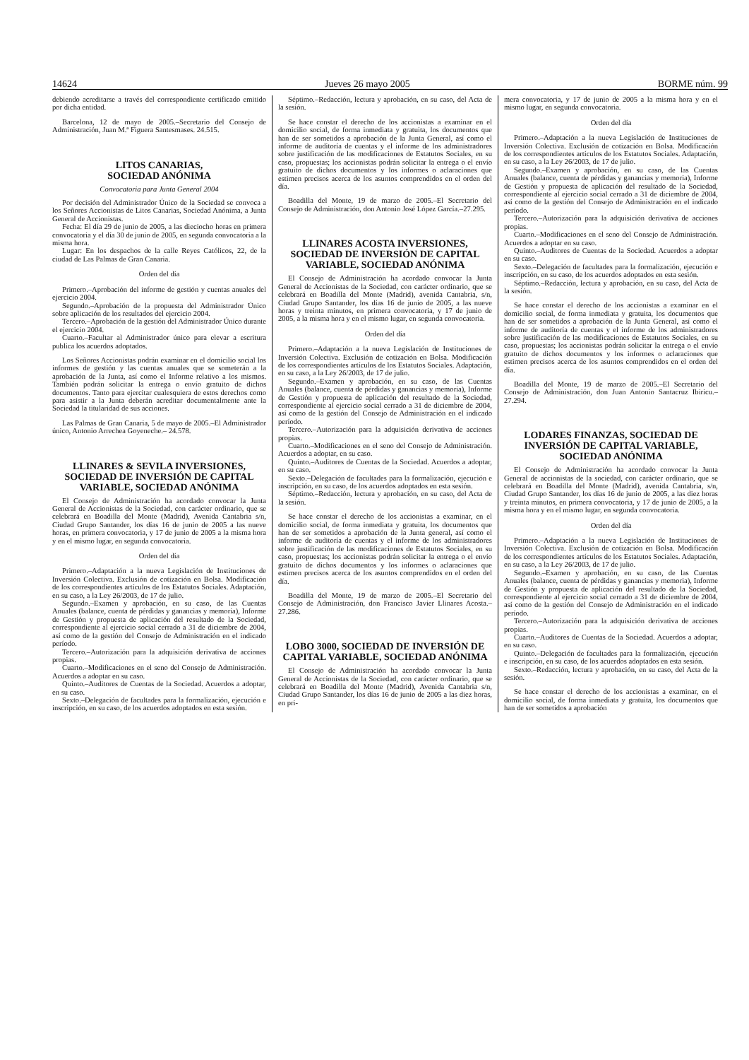14624 Jueves 26 mayo 2005 BORME núm. 99
debiendo acreditarse a través del correspondiente certificado emitido por dicha entidad.
Barcelona, 12 de mayo de 2005.–Secretario del Consejo de Administración, Juan M.ª Figuera Santesmases. 24.515.
LITOS CANARIAS,
SOCIEDAD ANÓNIMA
Convocatoria para Junta General 2004
Por decisión del Administrador Único de la Sociedad se convoca a los Señores Accionistas de Litos Canarias, Sociedad Anónima, a Junta General de Accionistas.
Fecha: El día 29 de junio de 2005, a las dieciocho horas en primera convocatoria y el día 30 de junio de 2005, en segunda convocatoria a la misma hora.
Lugar: En los despachos de la calle Reyes Católicos, 22, de la ciudad de Las Palmas de Gran Canaria.
Orden del día
Primero.–Aprobación del informe de gestión y cuentas anuales del ejercicio 2004.
Segundo.–Aprobación de la propuesta del Administrador Único sobre aplicación de los resultados del ejercicio 2004.
Tercero.–Aprobación de la gestión del Administrador Único durante el ejercicio 2004.
Cuarto.–Facultar al Administrador único para elevar a escritura publica los acuerdos adoptados.
Los Señores Accionistas podrán examinar en el domicilio social los informes de gestión y las cuentas anuales que se someterán a la aprobación de la Junta, así como el Informe relativo a los mismos. También podrán solicitar la entrega o envío gratuito de dichos documentos. Tanto para ejercitar cualesquiera de estos derechos como para asistir a la Junta deberán acreditar documentalmente ante la Sociedad la titularidad de sus acciones.
Las Palmas de Gran Canaria, 5 de mayo de 2005.–El Administrador único, Antonio Arrechea Goyeneche.– 24.578.
LLINARES & SEVILA INVERSIONES, SOCIEDAD DE INVERSIÓN DE CAPITAL VARIABLE, SOCIEDAD ANÓNIMA
El Consejo de Administración ha acordado convocar la Junta General de Accionistas de la Sociedad, con carácter ordinario, que se celebrará en Boadilla del Monte (Madrid), Avenida Cantabria s/n, Ciudad Grupo Santander, los días 16 de junio de 2005 a las nueve horas, en primera convocatoria, y 17 de junio de 2005 a la misma hora y en el mismo lugar, en segunda convocatoria.
Orden del día
Primero.–Adaptación a la nueva Legislación de Instituciones de Inversión Colectiva. Exclusión de cotización en Bolsa. Modificación de los correspondientes artículos de los Estatutos Sociales. Adaptación, en su caso, a la Ley 26/2003, de 17 de julio.
Segundo.–Examen y aprobación, en su caso, de las Cuentas Anuales (balance, cuenta de pérdidas y ganancias y memoria), Informe de Gestión y propuesta de aplicación del resultado de la Sociedad, correspondiente al ejercicio social cerrado a 31 de diciembre de 2004, así como de la gestión del Consejo de Administración en el indicado período.
Tercero.–Autorización para la adquisición derivativa de acciones propias.
Cuarto.–Modificaciones en el seno del Consejo de Administración. Acuerdos a adoptar en su caso.
Quinto.–Auditores de Cuentas de la Sociedad. Acuerdos a adoptar, en su caso.
Sexto.–Delegación de facultades para la formalización, ejecución e inscripción, en su caso, de los acuerdos adoptados en esta sesión.
Séptimo.–Redacción, lectura y aprobación, en su caso, del Acta de la sesión.
Se hace constar el derecho de los accionistas a examinar en el domicilio social, de forma inmediata y gratuita, los documentos que han de ser sometidos a aprobación de la Junta General, así como el informe de auditoría de cuentas y el informe de los administradores sobre justificación de las modificaciones de Estatutos Sociales, en su caso, propuestas; los accionistas podrán solicitar la entrega o el envío gratuito de dichos documentos y los informes o aclaraciones que estimen precisos acerca de los asuntos comprendidos en el orden del día.
Boadilla del Monte, 19 de marzo de 2005.–El Secretario del Consejo de Administración, don Antonio José López García.–27.295.
LLINARES ACOSTA INVERSIONES, SOCIEDAD DE INVERSIÓN DE CAPITAL VARIABLE, SOCIEDAD ANÓNIMA
El Consejo de Administración ha acordado convocar la Junta General de Accionistas de la Sociedad, con carácter ordinario, que se celebrará en Boadilla del Monte (Madrid), avenida Cantabria, s/n, Ciudad Grupo Santander, los días 16 de junio de 2005, a las nueve horas y treinta minutos, en primera convocatoria, y 17 de junio de 2005, a la misma hora y en el mismo lugar, en segunda convocatoria.
Orden del día
Primero.–Adaptación a la nueva Legislación de Instituciones de Inversión Colectiva. Exclusión de cotización en Bolsa. Modificación de los correspondientes artículos de los Estatutos Sociales. Adaptación, en su caso, a la Ley 26/2003, de 17 de julio.
Segundo.–Examen y aprobación, en su caso, de las Cuentas Anuales (balance, cuenta de pérdidas y ganancias y memoria), Informe de Gestión y propuesta de aplicación del resultado de la Sociedad, correspondiente al ejercicio social cerrado a 31 de diciembre de 2004, así como de la gestión del Consejo de Administración en el indicado período.
Tercero.–Autorización para la adquisición derivativa de acciones propias.
Cuarto.–Modificaciones en el seno del Consejo de Administración. Acuerdos a adoptar, en su caso.
Quinto.–Auditores de Cuentas de la Sociedad. Acuerdos a adoptar, en su caso.
Sexto.–Delegación de facultades para la formalización, ejecución e inscripción, en su caso, de los acuerdos adoptados en esta sesión.
Séptimo.–Redacción, lectura y aprobación, en su caso, del Acta de la sesión.
Se hace constar el derecho de los accionistas a examinar, en el domicilio social, de forma inmediata y gratuita, los documentos que han de ser sometidos a aprobación de la Junta general, así como el informe de auditoría de cuentas y el informe de los administradores sobre justificación de las modificaciones de Estatutos Sociales, en su caso, propuestas; los accionistas podrán solicitar la entrega o el envío gratuito de dichos documentos y los informes o aclaraciones que estimen precisos acerca de los asuntos comprendidos en el orden del día.
Boadilla del Monte, 19 de marzo de 2005.–El Secretario del Consejo de Administración, don Francisco Javier Llinares Acosta.–27.286.
LOBO 3000, SOCIEDAD DE INVERSIÓN DE CAPITAL VARIABLE, SOCIEDAD ANÓNIMA
El Consejo de Administración ha acordado convocar la Junta General de Accionistas de la Sociedad, con carácter ordinario, que se celebrará en Boadilla del Monte (Madrid), Avenida Cantabria s/n, Ciudad Grupo Santander, los días 16 de junio de 2005 a las diez horas, en pri-
mera convocatoria, y 17 de junio de 2005 a la misma hora y en el mismo lugar, en segunda convocatoria.
Orden del día
Primero.–Adaptación a la nueva Legislación de Instituciones de Inversión Colectiva. Exclusión de cotización en Bolsa. Modificación de los correspondientes artículos de los Estatutos Sociales. Adaptación, en su caso, a la Ley 26/2003, de 17 de julio.
Segundo.–Examen y aprobación, en su caso, de las Cuentas Anuales (balance, cuenta de pérdidas y ganancias y memoria), Informe de Gestión y propuesta de aplicación del resultado de la Sociedad, correspondiente al ejercicio social cerrado a 31 de diciembre de 2004, así como de la gestión del Consejo de Administración en el indicado período.
Tercero.–Autorización para la adquisición derivativa de acciones propias.
Cuarto.–Modificaciones en el seno del Consejo de Administración. Acuerdos a adoptar en su caso.
Quinto.–Auditores de Cuentas de la Sociedad. Acuerdos a adoptar en su caso.
Sexto.–Delegación de facultades para la formalización, ejecución e inscripción, en su caso, de los acuerdos adoptados en esta sesión.
Séptimo.–Redacción, lectura y aprobación, en su caso, del Acta de la sesión.
Se hace constar el derecho de los accionistas a examinar en el domicilio social, de forma inmediata y gratuita, los documentos que han de ser sometidos a aprobación de la Junta General, así como el informe de auditoría de cuentas y el informe de los administradores sobre justificación de las modificaciones de Estatutos Sociales, en su caso, propuestas; los accionistas podrán solicitar la entrega o el envío gratuito de dichos documentos y los informes o aclaraciones que estimen precisos acerca de los asuntos comprendidos en el orden del día.
Boadilla del Monte, 19 de marzo de 2005.–El Secretario del Consejo de Administración, don Juan Antonio Santacruz Ibiricu.–27.294.
LODARES FINANZAS, SOCIEDAD DE INVERSIÓN DE CAPITAL VARIABLE, SOCIEDAD ANÓNIMA
El Consejo de Administración ha acordado convocar la Junta General de accionistas de la sociedad, con carácter ordinario, que se celebrará en Boadilla del Monte (Madrid), avenida Cantabria, s/n, Ciudad Grupo Santander, los días 16 de junio de 2005, a las diez horas y treinta minutos, en primera convocatoria, y 17 de junio de 2005, a la misma hora y en el mismo lugar, en segunda convocatoria.
Orden del día
Primero.–Adaptación a la nueva Legislación de Instituciones de Inversión Colectiva. Exclusión de cotización en Bolsa. Modificación de los correspondientes artículos de los Estatutos Sociales. Adaptación, en su caso, a la Ley 26/2003, de 17 de julio.
Segundo.–Examen y aprobación, en su caso, de las Cuentas Anuales (balance, cuenta de pérdidas y ganancias y memoria), Informe de Gestión y propuesta de aplicación del resultado de la Sociedad, correspondiente al ejercicio social cerrado a 31 de diciembre de 2004, así como de la gestión del Consejo de Administración en el indicado período.
Tercero.–Autorización para la adquisición derivativa de acciones propias.
Cuarto.–Auditores de Cuentas de la Sociedad. Acuerdos a adoptar, en su caso.
Quinto.–Delegación de facultades para la formalización, ejecución e inscripción, en su caso, de los acuerdos adoptados en esta sesión.
Sexto.–Redacción, lectura y aprobación, en su caso, del Acta de la sesión.
Se hace constar el derecho de los accionistas a examinar, en el domicilio social, de forma inmediata y gratuita, los documentos que han de ser sometidos a aprobación